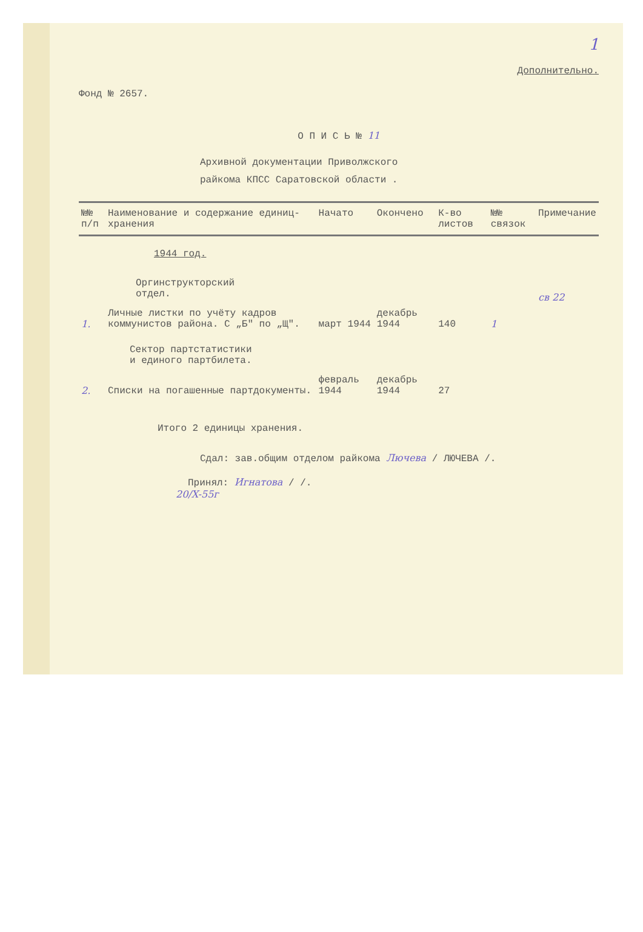1
Дополнительно.
Фонд № 2657.
О П И С Ь № 11
Архивной документации Приволжского
райкома КПСС Саратовской области .
| №№ п/п | Наименование и содержание единиц-хранения | Начато | Окончено | К-во листов | №№ связок | Примечание |
| --- | --- | --- | --- | --- | --- | --- |
| | 1944 год. | | | | | |
| | Оргинструкторский отдел. | | | | | св 22 |
| 1. | Личные листки по учёту кадров коммунистов района. С „Б" по „Щ". | март 1944 | декабрь 1944 | 140 | 1 | |
| | Сектор партстатистики и единого партбилета. | | | | | |
| 2. | Списки на погашенные партдокументы. | февраль 1944 | декабрь 1944 | 27 | | |
Итого 2 единицы хранения.
Сдал: зав.общим отделом райкома Лючева / ЛЮЧЕВА /.
Принял: Игнатова / /.
20/X-55г